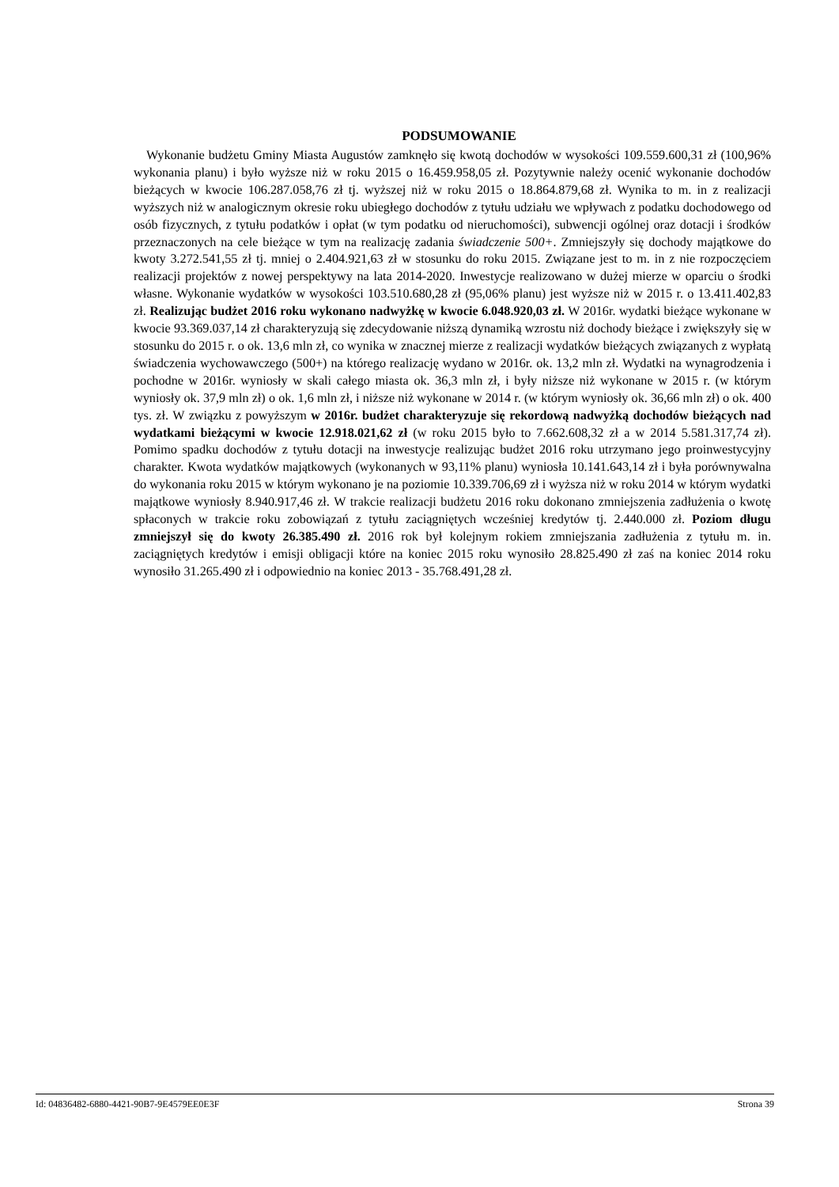PODSUMOWANIE
Wykonanie budżetu Gminy Miasta Augustów zamknęło się kwotą dochodów w wysokości 109.559.600,31 zł (100,96% wykonania planu) i było wyższe niż w roku 2015 o 16.459.958,05 zł. Pozytywnie należy ocenić wykonanie dochodów bieżących w kwocie 106.287.058,76 zł tj. wyższej niż w roku 2015 o 18.864.879,68 zł. Wynika to m. in z realizacji wyższych niż w analogicznym okresie roku ubiegłego dochodów z tytułu udziału we wpływach z podatku dochodowego od osób fizycznych, z tytułu podatków i opłat (w tym podatku od nieruchomości), subwencji ogólnej oraz dotacji i środków przeznaczonych na cele bieżące w tym na realizację zadania świadczenie 500+. Zmniejszyły się dochody majątkowe do kwoty 3.272.541,55 zł tj. mniej o 2.404.921,63 zł w stosunku do roku 2015. Związane jest to m. in z nie rozpoczęciem realizacji projektów z nowej perspektywy na lata 2014-2020. Inwestycje realizowano w dużej mierze w oparciu o środki własne. Wykonanie wydatków w wysokości 103.510.680,28 zł (95,06% planu) jest wyższe niż w 2015 r. o 13.411.402,83 zł. Realizując budżet 2016 roku wykonano nadwyżkę w kwocie 6.048.920,03 zł. W 2016r. wydatki bieżące wykonane w kwocie 93.369.037,14 zł charakteryzują się zdecydowanie niższą dynamiką wzrostu niż dochody bieżące i zwiększyły się w stosunku do 2015 r. o ok. 13,6 mln zł, co wynika w znacznej mierze z realizacji wydatków bieżących związanych z wypłatą świadczenia wychowawczego (500+) na którego realizację wydano w 2016r. ok. 13,2 mln zł. Wydatki na wynagrodzenia i pochodne w 2016r. wyniosły w skali całego miasta ok. 36,3 mln zł, i były niższe niż wykonane w 2015 r. (w którym wyniosły ok. 37,9 mln zł) o ok. 1,6 mln zł, i niższe niż wykonane w 2014 r. (w którym wyniosły ok. 36,66 mln zł) o ok. 400 tys. zł. W związku z powyższym w 2016r. budżet charakteryzuje się rekordową nadwyżką dochodów bieżących nad wydatkami bieżącymi w kwocie 12.918.021,62 zł (w roku 2015 było to 7.662.608,32 zł a w 2014 5.581.317,74 zł). Pomimo spadku dochodów z tytułu dotacji na inwestycje realizując budżet 2016 roku utrzymano jego proinwestycyjny charakter. Kwota wydatków majątkowych (wykonanych w 93,11% planu) wyniosła 10.141.643,14 zł i była porównywalna do wykonania roku 2015 w którym wykonano je na poziomie 10.339.706,69 zł i wyższa niż w roku 2014 w którym wydatki majątkowe wyniosły 8.940.917,46 zł. W trakcie realizacji budżetu 2016 roku dokonano zmniejszenia zadłużenia o kwotę spłaconych w trakcie roku zobowiązań z tytułu zaciągniętych wcześniej kredytów tj. 2.440.000 zł. Poziom długu zmniejszył się do kwoty 26.385.490 zł. 2016 rok był kolejnym rokiem zmniejszania zadłużenia z tytułu m. in. zaciągniętych kredytów i emisji obligacji które na koniec 2015 roku wynosiło 28.825.490 zł zaś na koniec 2014 roku wynosiło 31.265.490 zł i odpowiednio na koniec 2013 - 35.768.491,28 zł.
Id: 04836482-6880-4421-90B7-9E4579EE0E3F Strona 39